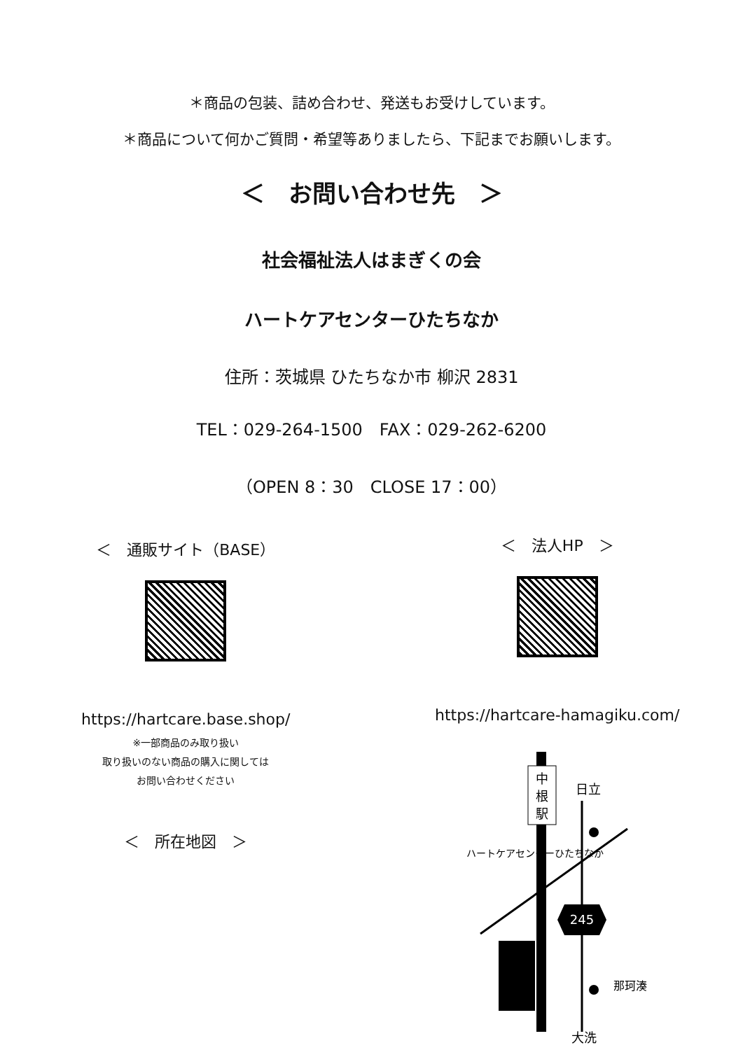＊商品の包装、詰め合わせ、発送もお受けしています。
＊商品について何かご質問・希望等ありましたら、下記までお願いします。
＜　お問い合わせ先　＞
社会福祉法人はまぎくの会
ハートケアセンターひたちなか
住所：茨城県 ひたちなか市 柳沢 2831
TEL：029-264-1500　FAX：029-262-6200
（OPEN 8：30　CLOSE 17：00）
＜　通販サイト（BASE）
https://hartcare.base.shop/
※一部商品のみ取り扱い
取り扱いのない商品の購入に関しては
お問い合わせください
＜　所在地図　＞
＜　法人HP　＞
https://hartcare-hamagiku.com/
中
根
駅
日立
大洗
245
那珂湊
ハートケアセンターひたちなか